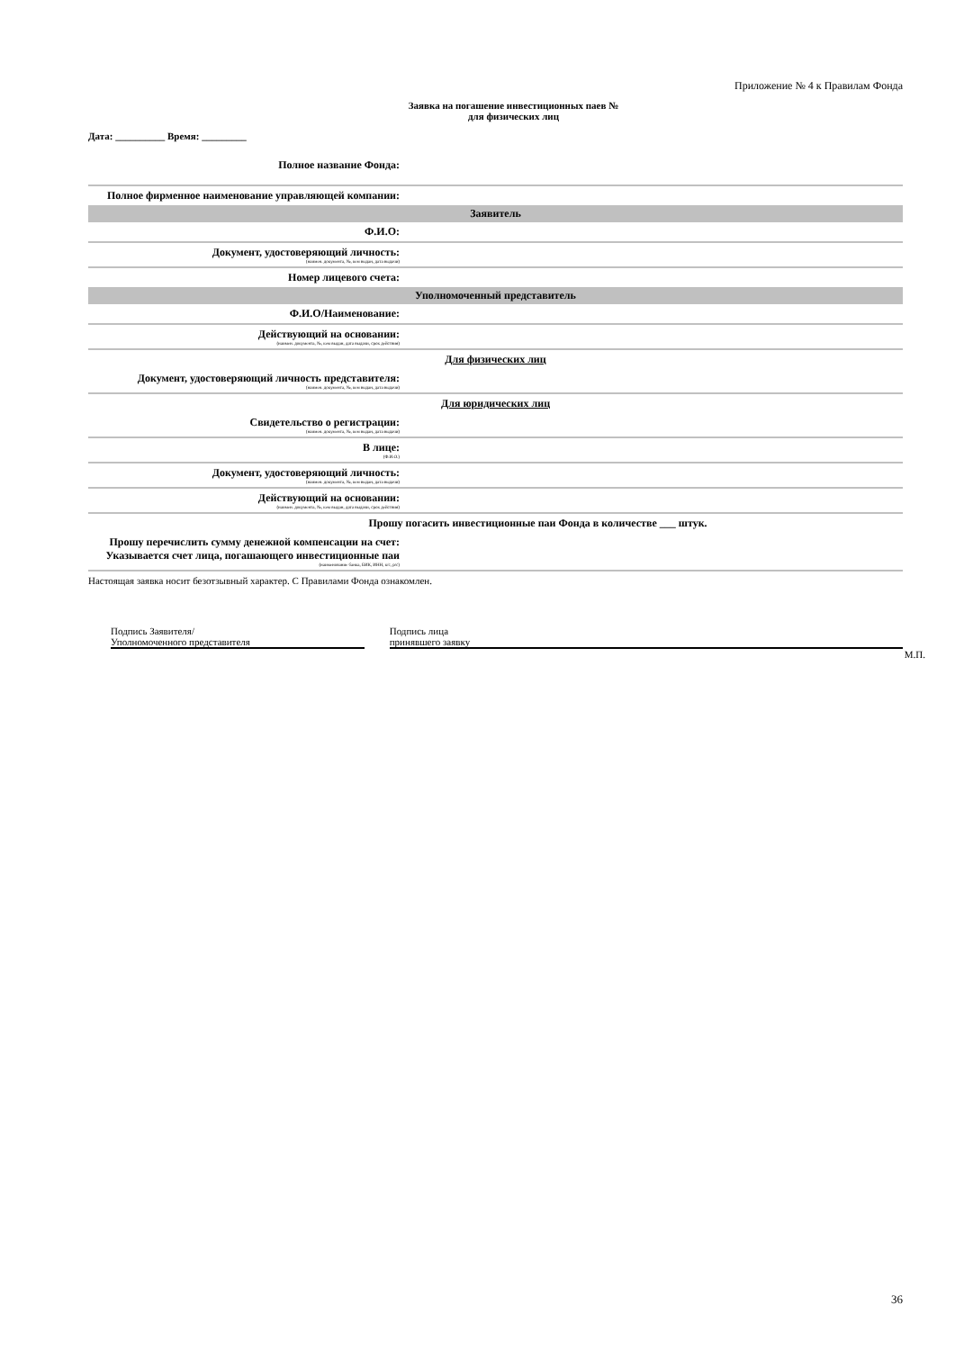Приложение № 4 к Правилам Фонда
Заявка на погашение инвестиционных паев №
для физических лиц
Дата: __________ Время: _________
| Полное название Фонда: | |
| Полное фирменное наименование управляющей компании: | |
| Заявитель | |
| Ф.И.О: | |
| Документ, удостоверяющий личность: (наимен. документа, №, кем выдан, дата выдачи) | |
| Номер лицевого счета: | |
| Уполномоченный представитель | |
| Ф.И.О/Наименование: | |
| Действующий на основании: (наимен. документа, №, кем выдан, дата выдачи, срок действия) | |
| Для физических лиц | |
| Документ, удостоверяющий личность представителя: (наимен. документа, №, кем выдан, дата выдачи) | |
| Для юридических лиц | |
| Свидетельство о регистрации: (наимен. документа, №, кем выдан, дата выдачи) | |
| В лице: (Ф.И.О.) | |
| Документ, удостоверяющий личность: (наимен. документа, №, кем выдан, дата выдачи) | |
| Действующий на основании: (наимен. документа, №, кем выдан, дата выдачи, срок действия) | |
| Прошу погасить инвестиционные паи Фонда в количестве ___ штук. | |
| Прошу перечислить сумму денежной компенсации на счет: Указывается счет лица, погашающего инвестиционные паи (наименование банка, БИК, ИНН, к/с, р/с) | |
Настоящая заявка носит безотзывный характер. С Правилами Фонда ознакомлен.
Подпись Заявителя/
Уполномоченного представителя
Подпись лица
принявшего заявку
М.П.
36